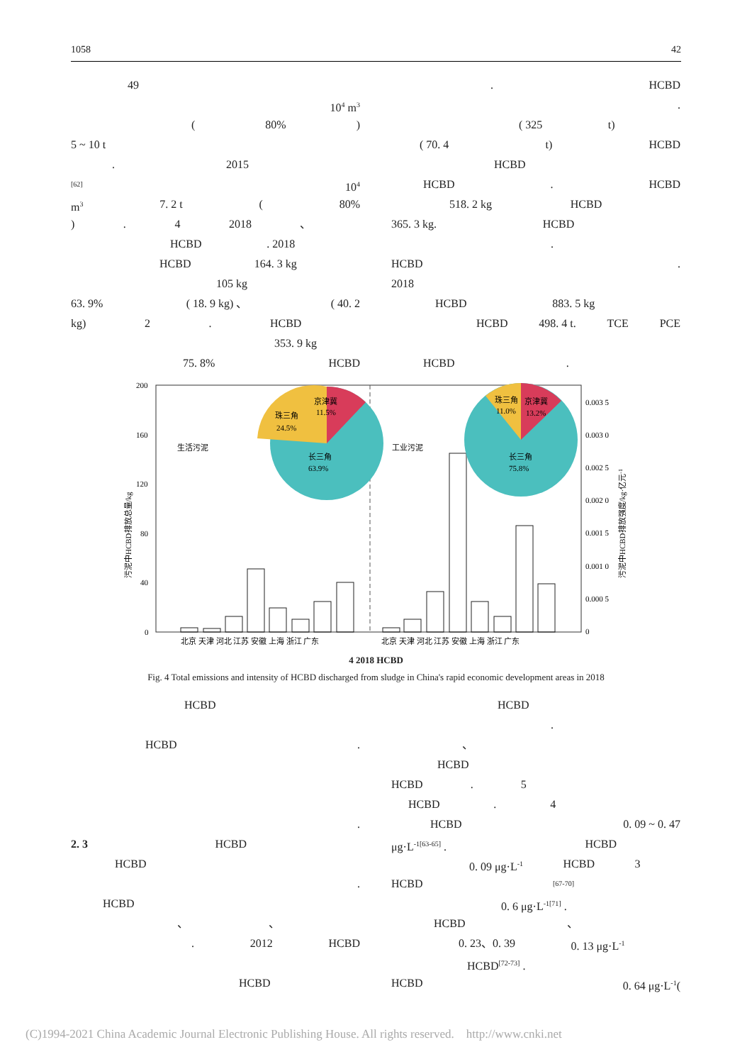1058 42
49
10<sup>4</sup> m<sup>3</sup>
(80%)
5 ~ 10 t
. 2015
<sup>[62]</sup> 10<sup>4</sup>
m<sup>3</sup> 7. 2 t (80%
). 4 2018 、
HCBD. 2018
HCBD 164. 3 kg
105 kg
63. 9% ( 18. 9 kg) 、 ( 40. 2
kg) 2. HCBD
353. 9 kg
75. 8% HCBD
. HCBD
.
( 325 t)
( 70. 4 t) HCBD
HCBD
HCBD. HCBD
518. 2 kg HCBD
365. 3 kg. HCBD
.
HCBD.
2018
HCBD 883. 5 kg
HCBD 498. 4 t. TCE PCE
HCBD.
200
160
120
80
40
0
0.003 5
0.003 0
0.002 5
0.002 0
0.001 5
0.001 0
0.000 5
0
生活污泥
工业污泥
京津冀
11.5%
珠三角
24.5%
长三角
63.9%
珠三角
11.0%
京津冀
13.2%
长三角
75.8%
北京 天津 河北 江苏 安徽 上海 浙江 广东
北京 天津 河北 江苏 安徽 上海 浙江 广东
污泥中HCBD排放总量/kg
污泥中HCBD排放强度/kg·亿元-1
4 2018 HCBD
Fig. 4 Total emissions and intensity of HCBD discharged from sludge in China's rapid economic development areas in 2018
HCBD
HCBD.
.
2. 3 HCBD
HCBD
.
HCBD
、 、
. 2012 HCBD
HCBD
HCBD
.
、
HCBD
HCBD. 5
HCBD. 4
HCBD 0. 09 ~ 0. 47
μg·L<sup>-1[63-65]</sup> . HCBD
0. 09 μg·L<sup>-1</sup> HCBD 3
HCBD<sup>[67-70]</sup>
0. 6 μg·L<sup>-1[71]</sup> .
HCBD 、
0. 23、0. 39 0. 13 μg·L<sup>-1</sup>
HCBD<sup>[72-73]</sup> .
HCBD 0. 64 μg·L<sup>-1</sup>(
(C)1994-2021 China Academic Journal Electronic Publishing House. All rights reserved. http://www.cnki.net